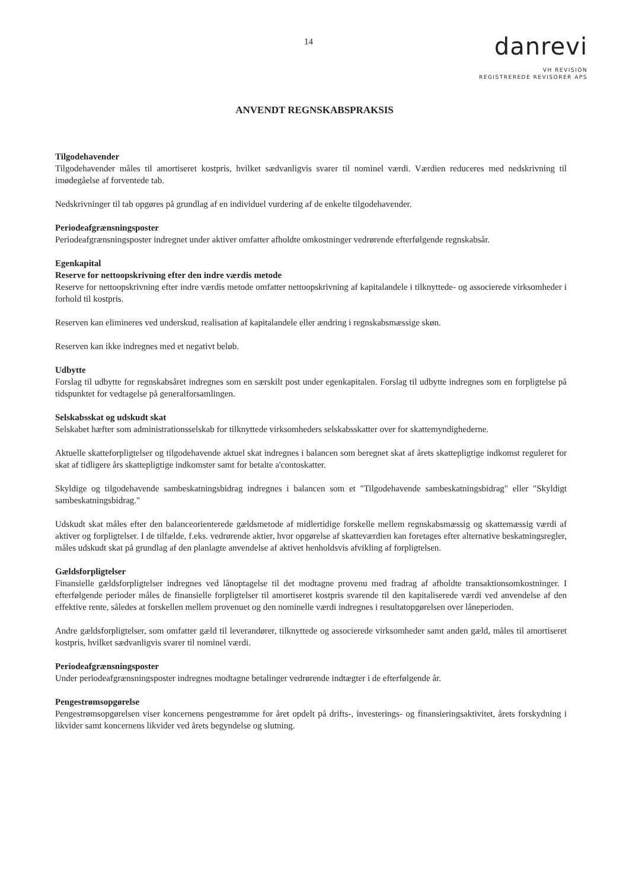14
danrevi
VH REVISION
REGISTREREDE REVISORER APS
ANVENDT REGNSKABSPRAKSIS
Tilgodehavender
Tilgodehavender måles til amortiseret kostpris, hvilket sædvanligvis svarer til nominel værdi. Værdien reduceres med nedskrivning til imødegåelse af forventede tab.
Nedskrivninger til tab opgøres på grundlag af en individuel vurdering af de enkelte tilgodehavender.
Periodeafgrænsningsposter
Periodeafgrænsningsposter indregnet under aktiver omfatter afholdte omkostninger vedrørende efterfølgende regnskabsår.
Egenkapital
Reserve for nettoopskrivning efter den indre værdis metode
Reserve for nettoopskrivning efter indre værdis metode omfatter nettoopskrivning af kapitalandele i tilknyttede- og associerede virksomheder i forhold til kostpris.
Reserven kan elimineres ved underskud, realisation af kapitalandele eller ændring i regnskabsmæssige skøn.
Reserven kan ikke indregnes med et negativt beløb.
Udbytte
Forslag til udbytte for regnskabsåret indregnes som en særskilt post under egenkapitalen. Forslag til udbytte indregnes som en forpligtelse på tidspunktet for vedtagelse på generalforsamlingen.
Selskabsskat og udskudt skat
Selskabet hæfter som administrationsselskab for tilknyttede virksomheders selskabsskatter over for skattemyndighederne.
Aktuelle skatteforpligtelser og tilgodehavende aktuel skat indregnes i balancen som beregnet skat af årets skattepligtige indkomst reguleret for skat af tidligere års skattepligtige indkomster samt for betalte a'contoskatter.
Skyldige og tilgodehavende sambeskatningsbidrag indregnes i balancen som et "Tilgodehavende sambeskatningsbidrag" eller "Skyldigt sambeskatningsbidrag."
Udskudt skat måles efter den balanceorienterede gældsmetode af midlertidige forskelle mellem regnskabsmæssig og skattemæssig værdi af aktiver og forpligtelser. I de tilfælde, f.eks. vedrørende aktier, hvor opgørelse af skatteværdien kan foretages efter alternative beskatningsregler, måles udskudt skat på grundlag af den planlagte anvendelse af aktivet henholdsvis afvikling af forpligtelsen.
Gældsforpligtelser
Finansielle gældsforpligtelser indregnes ved lånoptagelse til det modtagne provenu med fradrag af afholdte transaktionsomkostninger. I efterfølgende perioder måles de finansielle forpligtelser til amortiseret kostpris svarende til den kapitaliserede værdi ved anvendelse af den effektive rente, således at forskellen mellem provenuet og den nominelle værdi indregnes i resultatopgørelsen over låneperioden.
Andre gældsforpligtelser, som omfatter gæld til leverandører, tilknyttede og associerede virksomheder samt anden gæld, måles til amortiseret kostpris, hvilket sædvanligvis svarer til nominel værdi.
Periodeafgrænsningsposter
Under periodeafgrænsningsposter indregnes modtagne betalinger vedrørende indtægter i de efterfølgende år.
Pengestrømsopgørelse
Pengestrømsopgørelsen viser koncernens pengestrømme for året opdelt på drifts-, investerings- og finansieringsaktivitet, årets forskydning i likvider samt koncernens likvider ved årets begyndelse og slutning.